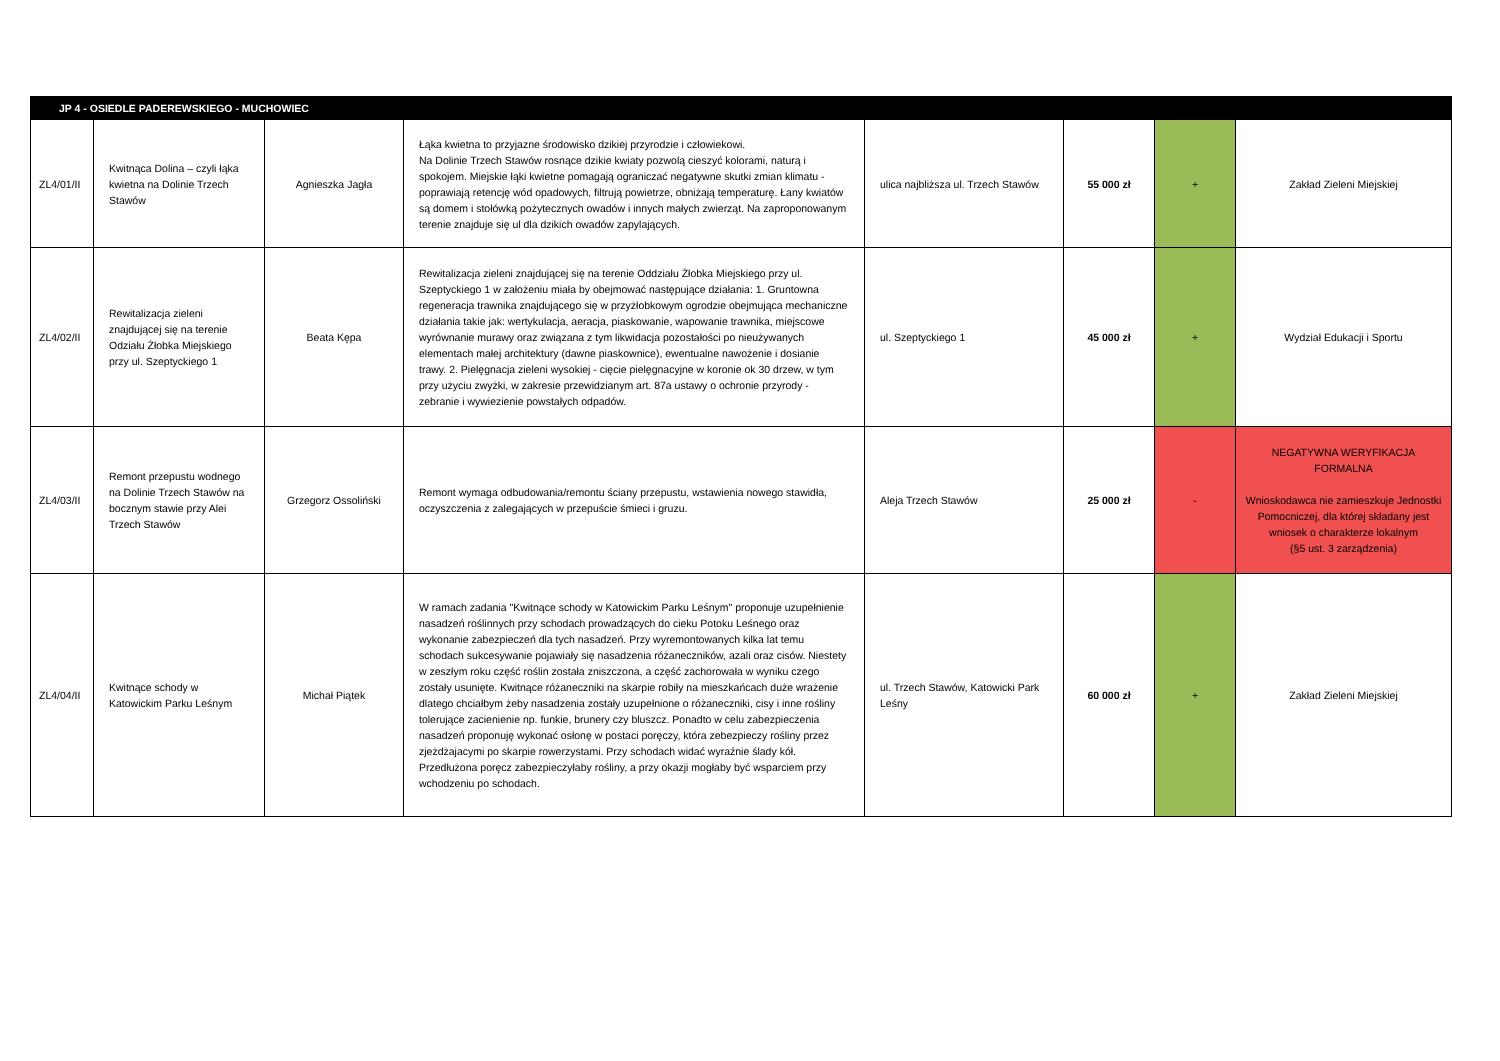| JP 4 - OSIEDLE PADEREWSKIEGO - MUCHOWIEC | | | | | | | |
| ZL4/01/II | Kwitnąca Dolina – czyli łąka kwietna na Dolinie Trzech Stawów | Agnieszka Jagła | Łąka kwietna to przyjazne środowisko dzikiej przyrodzie i człowiekowi. Na Dolinie Trzech Stawów rosnące dzikie kwiaty pozwolą cieszyć kolorami, naturą i spokojem. Miejskie łąki kwietne pomagają ograniczać negatywne skutki zmian klimatu - poprawiają retencję wód opadowych, filtrują powietrze, obniżają temperaturę. Łany kwiatów są domem i stołówką pożytecznych owadów i innych małych zwierząt. Na zaproponowanym terenie znajduje się ul dla dzikich owadów zapylających. | ulica najbliższa ul. Trzech Stawów | 55 000 zł | + | Zakład Zieleni Miejskiej |
| ZL4/02/II | Rewitalizacja zieleni znajdującej się na terenie Odziału Żłobka Miejskiego przy ul. Szeptyckiego 1 | Beata Kępa | Rewitalizacja zieleni znajdującej się na terenie Oddziału Żłobka Miejskiego przy ul. Szeptyckiego 1 w założeniu miała by obejmować następujące działania: 1. Gruntowna regeneracja trawnika znajdującego się w przyżłobkowym ogrodzie obejmująca mechaniczne działania takie jak: wertykulacja, aeracja, piaskowanie, wapowanie trawnika, miejscowe wyrównanie murawy oraz związana z tym likwidacja pozostałości po nieużywanych elementach małej architektury (dawne piaskownice), ewentualne nawożenie i dosianie trawy. 2. Pielęgnacja zieleni wysokiej - cięcie pielęgnacyjne w koronie ok 30 drzew, w tym przy użyciu zwyżki, w zakresie przewidzianym art. 87a ustawy o ochronie przyrody - zebranie i wywiezienie powstałych odpadów. | ul. Szeptyckiego 1 | 45 000 zł | + | Wydział Edukacji i Sportu |
| ZL4/03/II | Remont przepustu wodnego na Dolinie Trzech Stawów na bocznym stawie przy Alei Trzech Stawów | Grzegorz Ossoliński | Remont wymaga odbudowania/remontu ściany przepustu, wstawienia nowego stawidła, oczyszczenia z zalegających w przepuście śmieci i gruzu. | Aleja Trzech Stawów | 25 000 zł | - | NEGATYWNA WERYFIKACJA FORMALNA Wnioskodawca nie zamieszkuje Jednostki Pomocniczej, dla której składany jest wniosek o charakterze lokalnym (§5 ust. 3 zarządzenia) |
| ZL4/04/II | Kwitnące schody w Katowickim Parku Leśnym | Michał Piątek | W ramach zadania "Kwitnące schody w Katowickim Parku Leśnym" proponuje uzupełnienie nasadzeń roślinnych przy schodach prowadzących do cieku Potoku Leśnego oraz wykonanie zabezpieczeń dla tych nasadzeń. Przy wyremontowanych kilka lat temu schodach sukcesywanie pojawiały się nasadzenia różaneczników, azali oraz cisów. Niestety w zeszłym roku część roślin została zniszczona, a część zachorowała w wyniku czego zostały usunięte. Kwitnące różaneczniki na skarpie robiły na mieszkańcach duże wrażenie dlatego chciałbym żeby nasadzenia zostały uzupełnione o różaneczniki, cisy i inne rośliny tolerujące zacienienie np. funkie, brunery czy bluszcz. Ponadto w celu zabezpieczenia nasadzeń proponuję wykonać osłonę w postaci poręczy, która zebezpieczy rośliny przez zjeżdżajacymi po skarpie rowerzystami. Przy schodach widać wyraźnie ślady kół. Przedłużona poręcz zabezpieczyłaby rośliny, a przy okazji mogłaby być wsparciem przy wchodzeniu po schodach. | ul. Trzech Stawów, Katowicki Park Leśny | 60 000 zł | + | Zakład Zieleni Miejskiej |